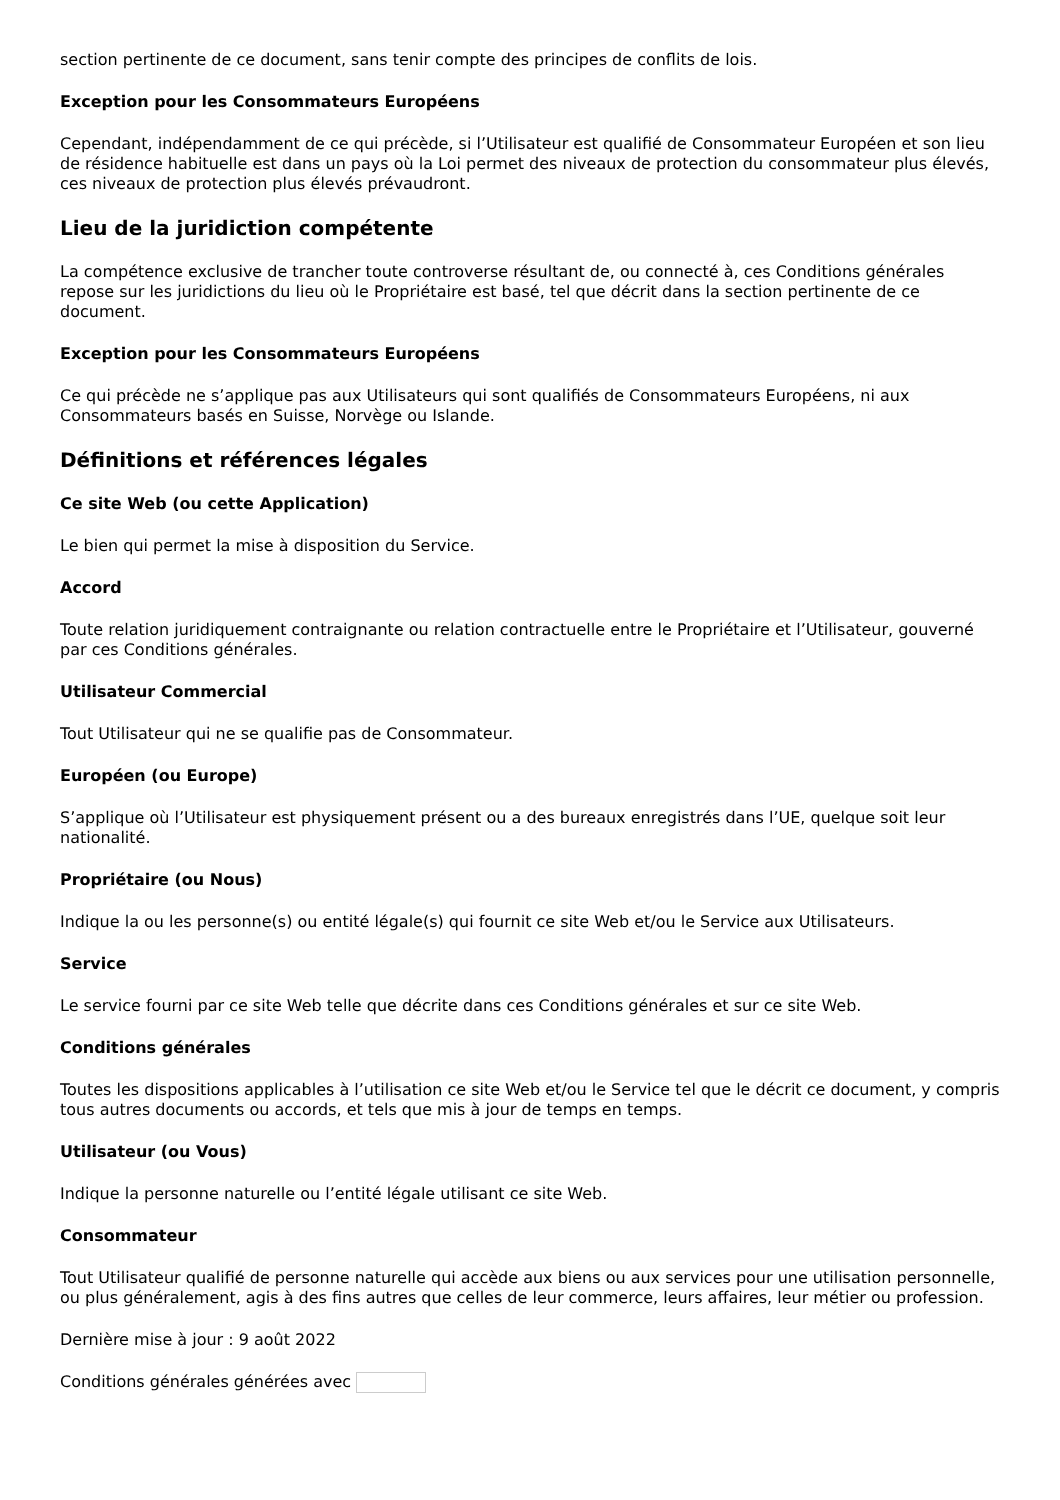section pertinente de ce document, sans tenir compte des principes de conflits de lois.
Exception pour les Consommateurs Européens
Cependant, indépendamment de ce qui précède, si l’Utilisateur est qualifié de Consommateur Européen et son lieu de résidence habituelle est dans un pays où la Loi permet des niveaux de protection du consommateur plus élevés, ces niveaux de protection plus élevés prévaudront.
Lieu de la juridiction compétente
La compétence exclusive de trancher toute controverse résultant de, ou connecté à, ces Conditions générales repose sur les juridictions du lieu où le Propriétaire est basé, tel que décrit dans la section pertinente de ce document.
Exception pour les Consommateurs Européens
Ce qui précède ne s’applique pas aux Utilisateurs qui sont qualifiés de Consommateurs Européens, ni aux Consommateurs basés en Suisse, Norvège ou Islande.
Définitions et références légales
Ce site Web (ou cette Application)
Le bien qui permet la mise à disposition du Service.
Accord
Toute relation juridiquement contraignante ou relation contractuelle entre le Propriétaire et l’Utilisateur, gouverné par ces Conditions générales.
Utilisateur Commercial
Tout Utilisateur qui ne se qualifie pas de Consommateur.
Européen (ou Europe)
S’applique où l’Utilisateur est physiquement présent ou a des bureaux enregistrés dans l’UE, quelque soit leur nationalité.
Propriétaire (ou Nous)
Indique la ou les personne(s) ou entité légale(s) qui fournit ce site Web et/ou le Service aux Utilisateurs.
Service
Le service fourni par ce site Web telle que décrite dans ces Conditions générales et sur ce site Web.
Conditions générales
Toutes les dispositions applicables à l’utilisation ce site Web et/ou le Service tel que le décrit ce document, y compris tous autres documents ou accords, et tels que mis à jour de temps en temps.
Utilisateur (ou Vous)
Indique la personne naturelle ou l’entité légale utilisant ce site Web.
Consommateur
Tout Utilisateur qualifié de personne naturelle qui accède aux biens ou aux services pour une utilisation personnelle, ou plus généralement, agis à des fins autres que celles de leur commerce, leurs affaires, leur métier ou profession.
Dernière mise à jour : 9 août 2022
Conditions générales générées avec